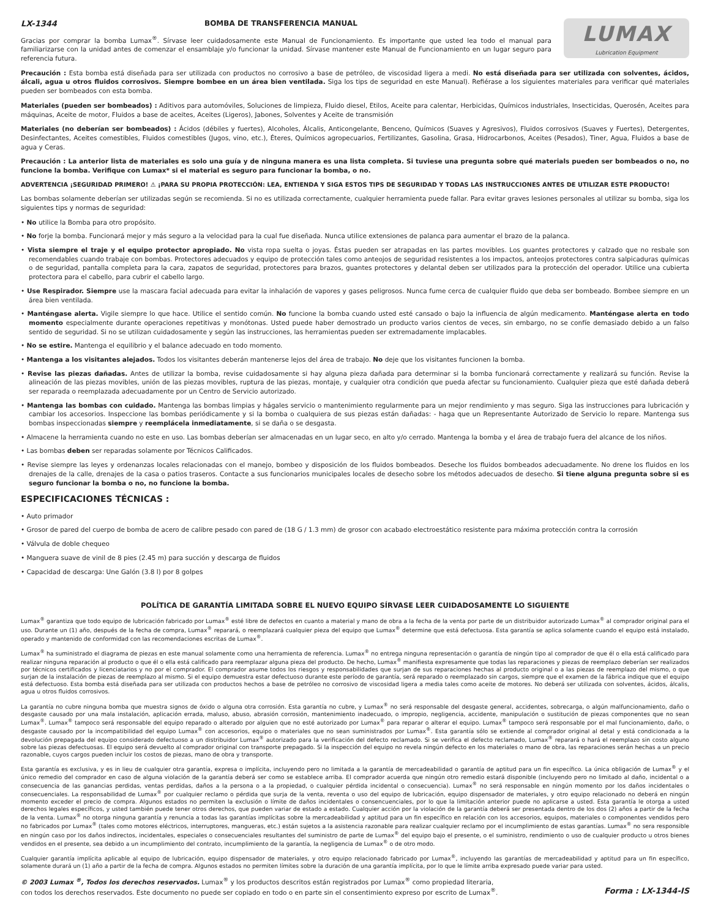LX-1344 BOMBA DE TRANSFERENCIA MANUAL
Gracias por comprar la bomba Lumax<sup>®</sup>. Sírvase leer cuidadosamente este Manual de Funcionamiento. Es importante que usted lea todo el manual para familiarizarse con la unidad antes de comenzar el ensamblaje y/o funcionar la unidad. Sírvase mantener este Manual de Funcionamiento en un lugar seguro para referencia futura.
LUMAX
Lubrication Equipment
Precaución : Esta bomba está diseñada para ser utilizada con productos no corrosivo a base de petróleo, de viscosidad ligera a medi. No está diseñada para ser utilizada con solventes, ácidos, álcali, agua u otros fluidos corrosivos. Siempre bombee en un área bien ventilada. Siga los tips de seguridad en este Manual). Refiérase a los siguientes materiales para verificar qué materiales pueden ser bombeados con esta bomba.
Materiales (pueden ser bombeados) : Aditivos para automóviles, Soluciones de limpieza, Fluido diesel, Etilos, Aceite para calentar, Herbicidas, Químicos industriales, Insecticidas, Querosén, Aceites para máquinas, Aceite de motor, Fluidos a base de aceites, Aceites (Ligeros), Jabones, Solventes y Aceite de transmisión
Materiales (no deberían ser bombeados) : Ácidos (débiles y fuertes), Alcoholes, Álcalis, Anticongelante, Benceno, Químicos (Suaves y Agresivos), Fluidos corrosivos (Suaves y Fuertes), Detergentes, Desinfectantes, Aceites comestibles, Fluidos comestibles (Jugos, vino, etc.), Éteres, Químicos agropecuarios, Fertilizantes, Gasolina, Grasa, Hidrocarbonos, Aceites (Pesados), Tiner, Agua, Fluidos a base de agua y Ceras.
Precaución : La anterior lista de materiales es solo una guía y de ninguna manera es una lista completa. Si tuviese una pregunta sobre qué materials pueden ser bombeados o no, no funcione la bomba. Verifique con Lumax* si el material es seguro para funcionar la bomba, o no.
ADVERTENCIA ¡SEGURIDAD PRIMERO! ⚠ ¡PARA SU PROPIA PROTECCIÓN: LEA, ENTIENDA Y SIGA ESTOS TIPS DE SEGURIDAD Y TODAS LAS INSTRUCCIONES ANTES DE UTILIZAR ESTE PRODUCTO!
Las bombas solamente deberían ser utilizadas según se recomienda. Si no es utilizada correctamente, cualquier herramienta puede fallar. Para evitar graves lesiones personales al utilizar su bomba, siga los siguientes tips y normas de seguridad:
• No utilice la Bomba para otro propósito.
• No forje la bomba. Funcionará mejor y más seguro a la velocidad para la cual fue diseñada. Nunca utilice extensiones de palanca para aumentar el brazo de la palanca.
• Vista siempre el traje y el equipo protector apropiado. No vista ropa suelta o joyas. Éstas pueden ser atrapadas en las partes movibles. Los guantes protectores y calzado que no resbale son recomendables cuando trabaje con bombas. Protectores adecuados y equipo de protección tales como anteojos de seguridad resistentes a los impactos, anteojos protectores contra salpicaduras químicas o de seguridad, pantalla completa para la cara, zapatos de seguridad, protectores para brazos, guantes protectores y delantal deben ser utilizados para la protección del operador. Utilice una cubierta protectora para el cabello, para cubrir el cabello largo.
• Use Respirador. Siempre use la mascara facial adecuada para evitar la inhalación de vapores y gases peligrosos. Nunca fume cerca de cualquier fluido que deba ser bombeado. Bombee siempre en un área bien ventilada.
• Manténgase alerta. Vigile siempre lo que hace. Utilice el sentido común. No funcione la bomba cuando usted esté cansado o bajo la influencia de algún medicamento. Manténgase alerta en todo momento especialmente durante operaciones repetitivas y monótonas. Usted puede haber demostrado un producto varios cientos de veces, sin embargo, no se confíe demasiado debido a un falso sentido de seguridad. Si no se utilizan cuidadosamente y según las instrucciones, las herramientas pueden ser extremadamente implacables.
• No se estire. Mantenga el equilibrio y el balance adecuado en todo momento.
• Mantenga a los visitantes alejados. Todos los visitantes deberán mantenerse lejos del área de trabajo. No deje que los visitantes funcionen la bomba.
• Revise las piezas dañadas. Antes de utilizar la bomba, revise cuidadosamente si hay alguna pieza dañada para determinar si la bomba funcionará correctamente y realizará su función. Revise la alineación de las piezas movibles, unión de las piezas movibles, ruptura de las piezas, montaje, y cualquier otra condición que pueda afectar su funcionamiento. Cualquier pieza que esté dañada deberá ser reparada o reemplazada adecuadamente por un Centro de Servicio autorizado.
• Mantenga las bombas con cuidado. Mantenga las bombas limpias y hágales servicio o mantenimiento regularmente para un mejor rendimiento y mas seguro. Siga las instrucciones para lubricación y cambiar los accesorios. Inspeccione las bombas periódicamente y si la bomba o cualquiera de sus piezas están dañadas: - haga que un Representante Autorizado de Servicio lo repare. Mantenga sus bombas inspeccionadas siempre y reemplácela inmediatamente, si se daña o se desgasta.
• Almacene la herramienta cuando no este en uso. Las bombas deberían ser almacenadas en un lugar seco, en alto y/o cerrado. Mantenga la bomba y el área de trabajo fuera del alcance de los niños.
• Las bombas deben ser reparadas solamente por Técnicos Calificados.
• Revise siempre las leyes y ordenanzas locales relacionadas con el manejo, bombeo y disposición de los fluidos bombeados. Deseche los fluidos bombeados adecuadamente. No drene los fluidos en los drenajes de la calle, drenajes de la casa o patios traseros. Contacte a sus funcionarios municipales locales de desecho sobre los métodos adecuados de desecho. Si tiene alguna pregunta sobre si es seguro funcionar la bomba o no, no funcione la bomba.
ESPECIFICACIONES TÉCNICAS :
• Auto primador
• Grosor de pared del cuerpo de bomba de acero de calibre pesado con pared de (18 G / 1.3 mm) de grosor con acabado electroestático resistente para máxima protección contra la corrosión
• Válvula de doble chequeo
• Manguera suave de vinil de 8 pies (2.45 m) para succión y descarga de fluidos
• Capacidad de descarga: Une Galón (3.8 l) por 8 golpes
POLÍTICA DE GARANTÍA LIMITADA SOBRE EL NUEVO EQUIPO SÍRVASE LEER CUIDADOSAMENTE LO SIGUIENTE
Lumax<sup>®</sup> garantiza que todo equipo de lubricación fabricado por Lumax<sup>®</sup> esté libre de defectos en cuanto a material y mano de obra a la fecha de la venta por parte de un distribuidor autorizado Lumax<sup>®</sup> al comprador original para el uso. Durante un (1) año, después de la fecha de compra, Lumax<sup>®</sup> reparará, o reemplazará cualquier pieza del equipo que Lumax<sup>®</sup> determine que está defectuosa. Esta garantía se aplica solamente cuando el equipo está instalado, operado y mantenido de conformidad con las recomendaciones escritas de Lumax<sup>®</sup>.
Lumax<sup>®</sup> ha suministrado el diagrama de piezas en este manual solamente como una herramienta de referencia. Lumax<sup>®</sup> no entrega ninguna representación o garantía de ningún tipo al comprador de que él o ella está calificado para realizar ninguna reparación al producto o que él o ella está calificado para reemplazar alguna pieza del producto. De hecho, Lumax<sup>®</sup> manifiesta expresamente que todas las reparaciones y piezas de reemplazo deberían ser realizados por técnicos certificados y licenciatarios y no por el comprador. El comprador asume todos los riesgos y responsabilidades que surjan de sus reparaciones hechas al producto original o a las piezas de reemplazo del mismo, o que surjan de la instalación de piezas de reemplazo al mismo. Si el equipo demuestra estar defectuoso durante este período de garantía, será reparado o reemplazado sin cargos, siempre que el examen de la fábrica indique que el equipo está defectuoso. Esta bomba está diseñada para ser utilizada con productos hechos a base de petróleo no corrosivo de viscosidad ligera a media tales como aceite de motores. No deberá ser utilizada con solventes, ácidos, álcalis, agua u otros fluidos corrosivos.
La garantía no cubre ninguna bomba que muestra signos de óxido o alguna otra corrosión. Esta garantía no cubre, y Lumax<sup>®</sup> no será responsable del desgaste general, accidentes, sobrecarga, o algún malfuncionamiento, daño o desgaste causado por una mala instalación, aplicación errada, maluso, abuso, abrasión corrosión, mantenimiento inadecuado, o impropio, negligencia, accidente, manipulación o sustitución de piezas componentes que no sean Lumax<sup>®</sup>. Lumax<sup>®</sup> tampoco será responsable del equipo reparado o alterado por alguien que no esté autorizado por Lumax<sup>®</sup> para reparar o alterar el equipo. Lumax<sup>®</sup> tampoco será responsable por el mal funcionamiento, daño, o desgaste causado por la incompatibilidad del equipo Lumax<sup>®</sup> con accesorios, equipo o materiales que no sean suministrados por Lumax<sup>®</sup>. Esta garantía sólo se extiende al comprador original al detal y está condicionada a la devolución prepagada del equipo considerado defectuoso a un distribuidor Lumax<sup>®</sup> autorizado para la verificación del defecto reclamado. Si se verifica el defecto reclamado, Lumax<sup>®</sup> reparará o hará el reemplazo sin costo alguno sobre las piezas defectuosas. El equipo será devuelto al comprador original con transporte prepagado. Si la inspección del equipo no revela ningún defecto en los materiales o mano de obra, las reparaciones serán hechas a un precio razonable, cuyos cargos pueden incluir los costos de piezas, mano de obra y transporte.
Esta garantía es exclusiva, y es in lieu de cualquier otra garantía, expresa o implícita, incluyendo pero no limitada a la garantía de mercadeabilidad o garantía de aptitud para un fin específico. La única obligación de Lumax<sup>®</sup> y el único remedio del comprador en caso de alguna violación de la garantía deberá ser como se establece arriba. El comprador acuerda que ningún otro remedio estará disponible (incluyendo pero no limitado al daño, incidental o a consecuencia de las ganancias perdidas, ventas perdidas, daños a la persona o a la propiedad, o cualquier pérdida incidental o consecuencia). Lumax<sup>®</sup> no será responsable en ningún momento por los daños incidentales o consecuenciales. La responsabilidad de Lumax<sup>®</sup> por cualquier reclamo o pérdida que surja de la venta, reventa o uso del equipo de lubricación, equipo dispensador de materiales, y otro equipo relacionado no deberá en ningún momento exceder el precio de compra. Algunos estados no permiten la exclusión o límite de daños incidentales o consencuenciales, por lo que la limitación anterior puede no aplicarse a usted. Esta garantía le otorga a usted derechos legales específicos, y usted también puede tener otros derechos, que pueden variar de estado a estado. Cualquier acción por la violación de la garantía deberá ser presentada dentro de los dos (2) años a partir de la fecha de la venta. Lumax<sup>®</sup> no otorga ninguna garantía y renuncia a todas las garantías implícitas sobre la mercadeabilidad y aptitud para un fin específico en relación con los accesorios, equipos, materiales o componentes vendidos pero no fabricados por Lumax<sup>®</sup> (tales como motores eléctricos, interruptores, mangueras, etc.) están sujetos a la asistencia razonable para realizar cualquier reclamo por el incumplimiento de estas garantías. Lumax<sup>®</sup> no sera responsible en ningún caso por los daños indirectos, incidentales, especiales o consecuenciales resultantes del suministro de parte de Lumax<sup>®</sup> del equipo bajo el presente, o el suministro, rendimiento o uso de cualquier producto u otros bienes vendidos en el presente, sea debido a un incumplimiento del contrato, incumplimiento de la garantía, la negligencia de Lumax<sup>®</sup> o de otro modo.
Cualquier garantía implícita aplicable al equipo de lubricación, equipo dispensador de materiales, y otro equipo relacionado fabricado por Lumax<sup>®</sup>, incluyendo las garantías de mercadeabilidad y aptitud para un fin específico, solamente durará un (1) año a partir de la fecha de compra. Algunos estados no permiten límites sobre la duración de una garantía implícita, por lo que le límite arriba expresado puede variar para usted.
© 2003 Lumax <sup>®</sup>, Todos los derechos reservados. Lumax<sup>®</sup> y los productos descritos están registrados por Lumax<sup>®</sup> como propiedad literaria,
con todos los derechos reservados. Este documento no puede ser copiado en todo o en parte sin el consentimiento expreso por escrito de Lumax<sup>®</sup>.
Forma : LX-1344-IS